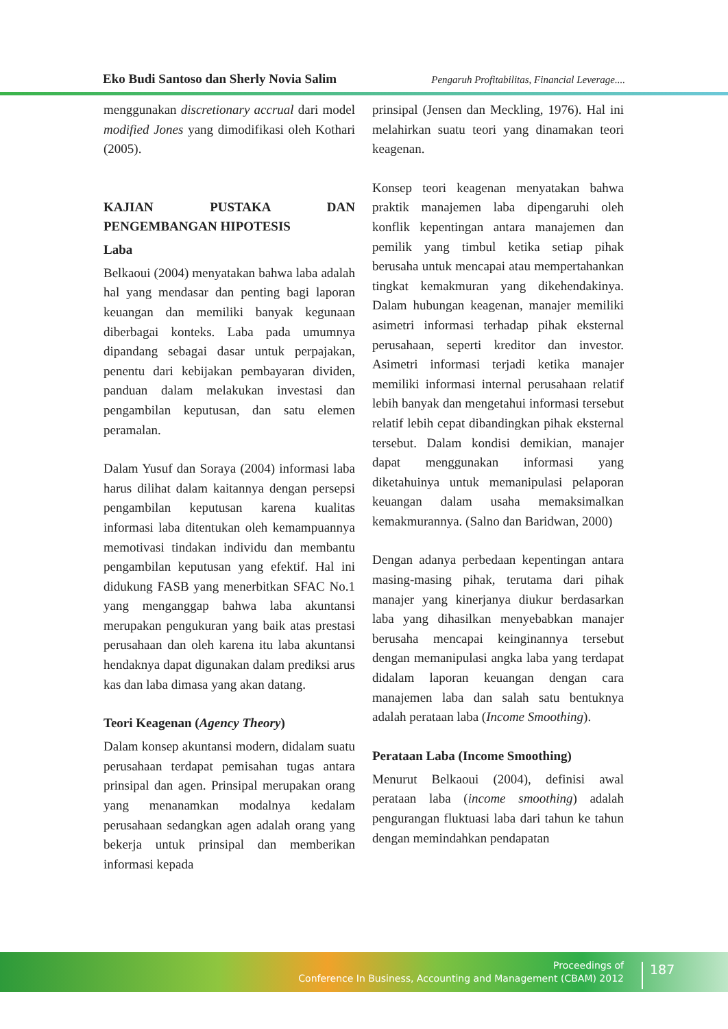Eko Budi Santoso dan Sherly Novia Salim Pengaruh Profitabilitas, Financial Leverage....
menggunakan discretionary accrual dari model modified Jones yang dimodifikasi oleh Kothari (2005).
KAJIAN PUSTAKA DAN PENGEMBANGAN HIPOTESIS
Laba
Belkaoui (2004) menyatakan bahwa laba adalah hal yang mendasar dan penting bagi laporan keuangan dan memiliki banyak kegunaan diberbagai konteks. Laba pada umumnya dipandang sebagai dasar untuk perpajakan, penentu dari kebijakan pembayaran dividen, panduan dalam melakukan investasi dan pengambilan keputusan, dan satu elemen peramalan.
Dalam Yusuf dan Soraya (2004) informasi laba harus dilihat dalam kaitannya dengan persepsi pengambilan keputusan karena kualitas informasi laba ditentukan oleh kemampuannya memotivasi tindakan individu dan membantu pengambilan keputusan yang efektif. Hal ini didukung FASB yang menerbitkan SFAC No.1 yang menganggap bahwa laba akuntansi merupakan pengukuran yang baik atas prestasi perusahaan dan oleh karena itu laba akuntansi hendaknya dapat digunakan dalam prediksi arus kas dan laba dimasa yang akan datang.
Teori Keagenan (Agency Theory)
Dalam konsep akuntansi modern, didalam suatu perusahaan terdapat pemisahan tugas antara prinsipal dan agen. Prinsipal merupakan orang yang menanamkan modalnya kedalam perusahaan sedangkan agen adalah orang yang bekerja untuk prinsipal dan memberikan informasi kepada
prinsipal (Jensen dan Meckling, 1976). Hal ini melahirkan suatu teori yang dinamakan teori keagenan.
Konsep teori keagenan menyatakan bahwa praktik manajemen laba dipengaruhi oleh konflik kepentingan antara manajemen dan pemilik yang timbul ketika setiap pihak berusaha untuk mencapai atau mempertahankan tingkat kemakmuran yang dikehendakinya. Dalam hubungan keagenan, manajer memiliki asimetri informasi terhadap pihak eksternal perusahaan, seperti kreditor dan investor. Asimetri informasi terjadi ketika manajer memiliki informasi internal perusahaan relatif lebih banyak dan mengetahui informasi tersebut relatif lebih cepat dibandingkan pihak eksternal tersebut. Dalam kondisi demikian, manajer dapat menggunakan informasi yang diketahuinya untuk memanipulasi pelaporan keuangan dalam usaha memaksimalkan kemakmurannya. (Salno dan Baridwan, 2000)
Dengan adanya perbedaan kepentingan antara masing-masing pihak, terutama dari pihak manajer yang kinerjanya diukur berdasarkan laba yang dihasilkan menyebabkan manajer berusaha mencapai keinginannya tersebut dengan memanipulasi angka laba yang terdapat didalam laporan keuangan dengan cara manajemen laba dan salah satu bentuknya adalah perataan laba (Income Smoothing).
Perataan Laba (Income Smoothing)
Menurut Belkaoui (2004), definisi awal perataan laba (income smoothing) adalah pengurangan fluktuasi laba dari tahun ke tahun dengan memindahkan pendapatan
Proceedings of
Conference In Business, Accounting and Management (CBAM) 2012
187